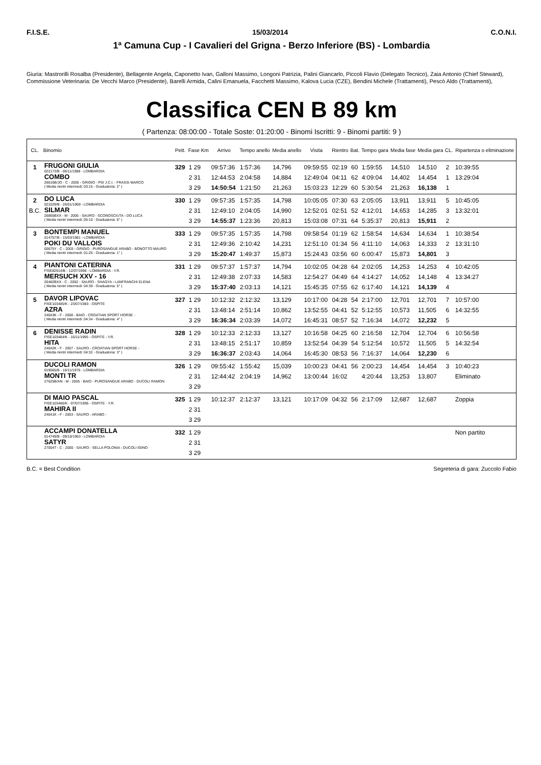F.I.S.E. 15/03/2014 C.O.N.I.
1ª Camuna Cup - I Cavalieri del Grigna - Berzo Inferiore (BS) - Lombardia
Giuria: Mastrorilli Rosalba (Presidente), Bellagente Angela, Caponetto Ivan, Galloni Massimo, Longoni Patrizia, Palini Giancarlo, Piccoli Flavio (Delegato Tecnico), Zaia Antonio (Chief Steward),
Commissione Veterinaria: De Vecchi Marco (Presidente), Barelli Armida, Calini Emanuela, Facchetti Massimo, Kalova Lucia (CZE), Bendini Michele (Trattamenti), Pescò Aldo (Trattamenti),
Classifica CEN B 89 km
( Partenza: 08:00:00 - Totale Soste: 01:20:00 - Binomi Iscritti: 9 - Binomi partiti: 9 )
| CL. | Binomio | Pett. | Fase Km | Arrivo | Tempo anello | Media anello | Visita | Rientro | Bat. | Tempo gara | Media fase | Media gara | CL. | Ripartenza o eliminazione |
| --- | --- | --- | --- | --- | --- | --- | --- | --- | --- | --- | --- | --- | --- | --- |
| 1 | FRUGONI GIULIA 022173/B - 06/11/1988 - LOMBARDIA COMBO 26616B/JO - C - 2005 - GRIGIO - PSI J.C.I. - FRASSI MARCO ( Media rientri intermedi: 03:15 - Graduatoria: 2° ) | 329 | 1 29 2 31 3 29 | 09:57:36 12:44:53 14:50:54 | 1:57:36 2:04:58 1:21:50 | 14,796 14,884 21,263 | 09:59:55 12:49:04 15:03:23 | 02:19 04:11 12:29 | 60 62 60 | 1:59:55 4:09:04 5:30:54 | 14,510 14,402 21,263 | 14,510 14,454 16,138 | 2 1 1 | 10:39:55 13:29:04 |
| 2 B.C. | DO LUCA 021029/B - 26/01/1969 - LOMBARDIA SILMAR 26865BXX - M - 2005 - SAURO - SCONOSCIUTA - DO LUCA ( Media rientri intermedi: 05:10 - Graduatoria: 6° ) | 330 | 1 29 2 31 3 29 | 09:57:35 12:49:10 14:55:37 | 1:57:35 2:04:05 1:23:36 | 14,798 14,990 20,813 | 10:05:05 12:52:01 15:03:08 | 07:30 02:51 07:31 | 63 52 64 | 2:05:05 4:12:01 5:35:37 | 13,911 14,653 20,813 | 13,911 14,285 15,911 | 5 3 2 | 10:45:05 13:32:01 |
| 3 | BONTEMPI MANUEL 014757/B - 15/03/1981 - LOMBARDIA POKI DU VALLOIS 00675Y - C - 2003 - GRIGIO - PUROSANGUE ARABO - BONOTTO MAURO ( Media rientri intermedi: 01:26 - Graduatoria: 1° ) | 333 | 1 29 2 31 3 29 | 09:57:35 12:49:36 15:20:47 | 1:57:35 2:10:42 1:49:37 | 14,798 14,231 15,873 | 09:58:54 12:51:10 15:24:43 | 01:19 01:34 03:56 | 62 56 60 | 1:58:54 4:11:10 6:00:47 | 14,634 14,063 15,873 | 14,634 14,333 14,801 | 1 2 3 | 10:38:54 13:31:10 |
| 4 | PIANTONI CATERINA FISE82914/B - 12/07/1998 - LOMBARDIA - Y.R. MERSUCH XXV - 16 20482BXX - C - 2002 - SAURO - SHAGYA - LANFRANCHI ELENA ( Media rientri intermedi: 04:39 - Graduatoria: 5° ) | 331 | 1 29 2 31 3 29 | 09:57:37 12:49:38 15:37:40 | 1:57:37 2:07:33 2:03:13 | 14,794 14,583 14,121 | 10:02:05 12:54:27 15:45:35 | 04:28 04:49 07:55 | 64 64 62 | 2:02:05 4:14:27 6:17:40 | 14,253 14,052 14,121 | 14,253 14,148 14,139 | 4 4 4 | 10:42:05 13:34:27 |
| 5 | DAVOR LIPOVAC FISE103485/K - 23/07/1983 - OSPITE AZRA 24043K - F - 2008 - BAIO - CROATIAN SPORT HORSE - ( Media rientri intermedi: 04:34 - Graduatoria: 4° ) | 327 | 1 29 2 31 3 29 | 10:12:32 13:48:14 16:36:34 | 2:12:32 2:51:14 2:03:39 | 13,129 10,862 14,072 | 10:17:00 13:52:55 16:45:31 | 04:28 04:41 08:57 | 54 52 52 | 2:17:00 5:12:55 7:16:34 | 12,701 10,573 14,072 | 12,701 11,505 12,232 | 7 6 5 | 10:57:00 14:32:55 |
| 6 | DENISSE RADIN FISE103484/K - 16/11/1995 - OSPITE - Y.R. HITA 24042K - F - 2007 - SAURO - CROATIAN SPORT HORSE - ( Media rientri intermedi: 04:32 - Graduatoria: 3° ) | 328 | 1 29 2 31 3 29 | 10:12:33 13:48:15 16:36:37 | 2:12:33 2:51:17 2:03:43 | 13,127 10,859 14,064 | 10:16:58 13:52:54 16:45:30 | 04:25 04:39 08:53 | 60 54 56 | 2:16:58 5:12:54 7:16:37 | 12,704 10,572 14,064 | 12,704 11,505 12,230 | 6 5 6 | 10:56:58 14:32:54 |
| | DUCOLI RAMON 019065/B - 16/11/1976 - LOMBARDIA MONTI TR 27625B/AN - M - 2005 - BAIO - PUROSANGUE ARABO - DUCOLI RAMON | 326 | 1 29 2 31 3 29 | 09:55:42 12:44:42 | 1:55:42 2:04:19 | 15,039 14,962 | 10:00:23 13:00:44 | 04:41 16:02 | 56 | 2:00:23 4:20:44 | 14,454 13,253 | 14,454 13,807 | 3 | 10:40:23 Eliminato |
| | DI MAIO PASCAL FISE103486/K - 07/07/1995 - OSPITE - Y.R. MAHIRA II 24041K - F - 2003 - SAURO - ARABO - | 325 | 1 29 2 31 3 29 | 10:12:37 | 2:12:37 | 13,121 | 10:17:09 | 04:32 | 56 | 2:17:09 | 12,687 | 12,687 | | Zoppia |
| | ACCAMPI DONATELLA 014749/B - 09/10/1963 - LOMBARDIA SATYR 27004T - C - 2000 - SAURO - SELLA POLONIA - DUCOLI IGINO | 332 | 1 29 2 31 3 29 | | | | | | | | | | | Non partito |
B.C. = Best Condition Segreteria di gara: Zuccolo Fabio